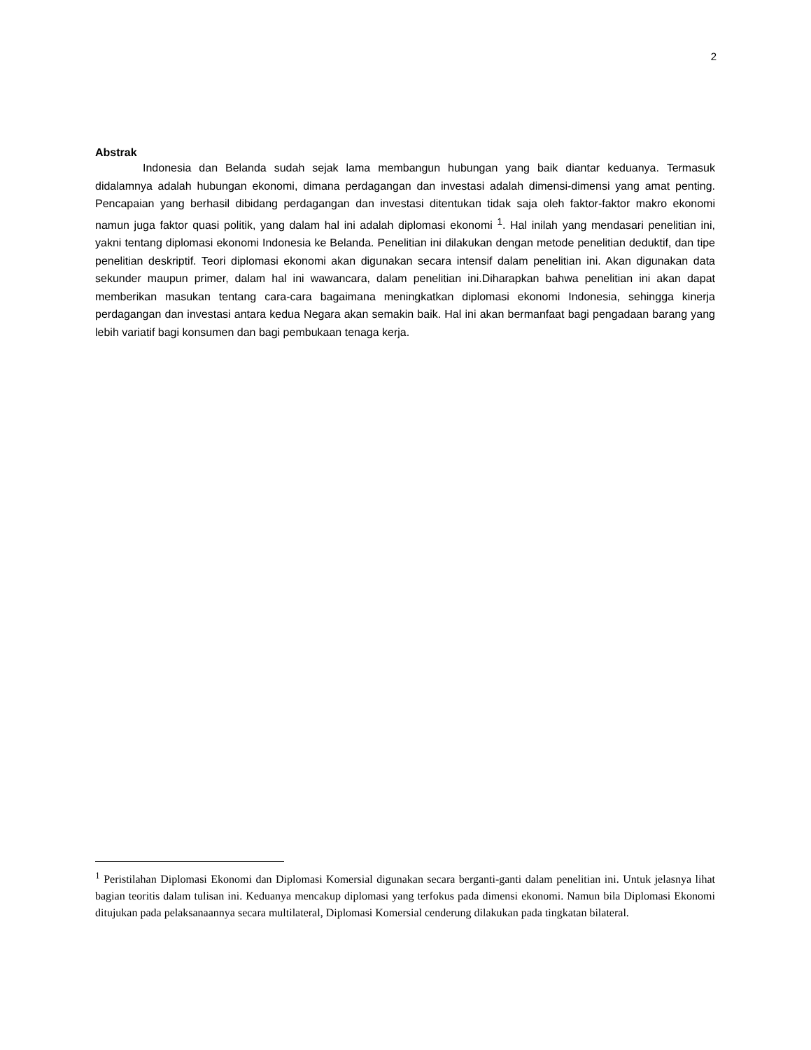2
Abstrak
Indonesia dan Belanda sudah sejak lama membangun hubungan yang baik diantar keduanya. Termasuk didalamnya adalah hubungan ekonomi, dimana perdagangan dan investasi adalah dimensi-dimensi yang amat penting. Pencapaian yang berhasil dibidang perdagangan dan investasi ditentukan tidak saja oleh faktor-faktor makro ekonomi namun juga faktor quasi politik, yang dalam hal ini adalah diplomasi ekonomi <sup>1</sup>. Hal inilah yang mendasari penelitian ini, yakni tentang diplomasi ekonomi Indonesia ke Belanda. Penelitian ini dilakukan dengan metode penelitian deduktif, dan tipe penelitian deskriptif. Teori diplomasi ekonomi akan digunakan secara intensif dalam penelitian ini. Akan digunakan data sekunder maupun primer, dalam hal ini wawancara, dalam penelitian ini.Diharapkan bahwa penelitian ini akan dapat memberikan masukan tentang cara-cara bagaimana meningkatkan diplomasi ekonomi Indonesia, sehingga kinerja perdagangan dan investasi antara kedua Negara akan semakin baik. Hal ini akan bermanfaat bagi pengadaan barang yang lebih variatif bagi konsumen dan bagi pembukaan tenaga kerja.
<sup>1</sup> Peristilahan Diplomasi Ekonomi dan Diplomasi Komersial digunakan secara berganti-ganti dalam penelitian ini. Untuk jelasnya lihat bagian teoritis dalam tulisan ini. Keduanya mencakup diplomasi yang terfokus pada dimensi ekonomi. Namun bila Diplomasi Ekonomi ditujukan pada pelaksanaannya secara multilateral, Diplomasi Komersial cenderung dilakukan pada tingkatan bilateral.